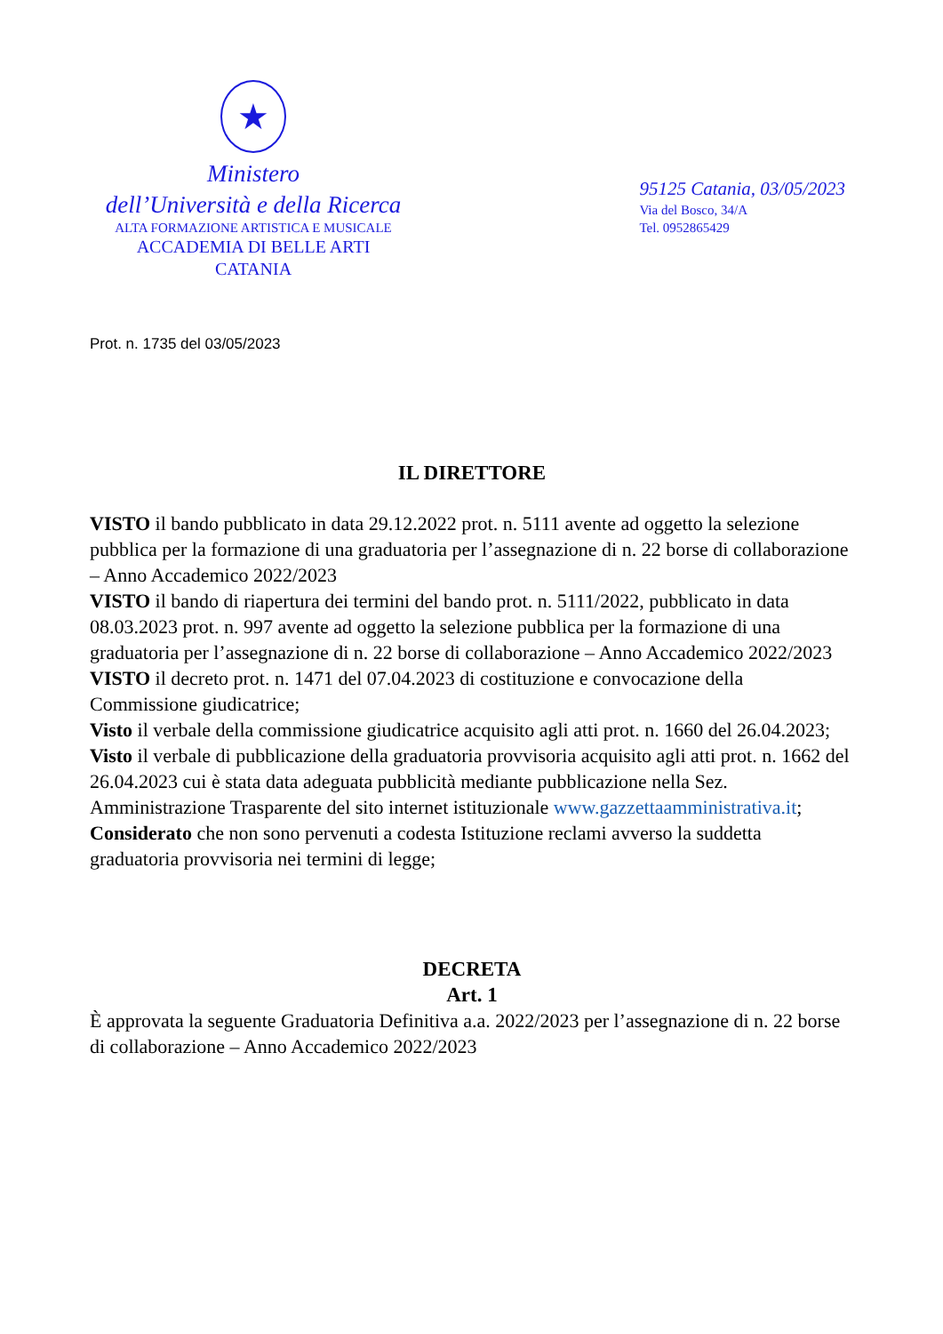★
Ministero
dell’Università e della Ricerca
ALTA FORMAZIONE ARTISTICA E MUSICALE
ACCADEMIA DI BELLE ARTI
CATANIA
95125 Catania, 03/05/2023
Via del Bosco, 34/A
Tel. 0952865429
Prot. n. 1735 del 03/05/2023
IL DIRETTORE
VISTO il bando pubblicato in data 29.12.2022 prot. n. 5111 avente ad oggetto la selezione pubblica per la formazione di una graduatoria per l’assegnazione di n. 22 borse di collaborazione – Anno Accademico 2022/2023
VISTO il bando di riapertura dei termini del bando prot. n. 5111/2022, pubblicato in data 08.03.2023 prot. n. 997 avente ad oggetto la selezione pubblica per la formazione di una graduatoria per l’assegnazione di n. 22 borse di collaborazione – Anno Accademico 2022/2023
VISTO il decreto prot. n. 1471 del 07.04.2023 di costituzione e convocazione della Commissione giudicatrice;
Visto il verbale della commissione giudicatrice acquisito agli atti prot. n. 1660 del 26.04.2023;
Visto il verbale di pubblicazione della graduatoria provvisoria acquisito agli atti prot. n. 1662 del 26.04.2023 cui è stata data adeguata pubblicità mediante pubblicazione nella Sez. Amministrazione Trasparente del sito internet istituzionale www.gazzettaamministrativa.it;
Considerato che non sono pervenuti a codesta Istituzione reclami avverso la suddetta graduatoria provvisoria nei termini di legge;
DECRETA
Art. 1
È approvata la seguente Graduatoria Definitiva a.a. 2022/2023 per l’assegnazione di n. 22 borse di collaborazione – Anno Accademico 2022/2023